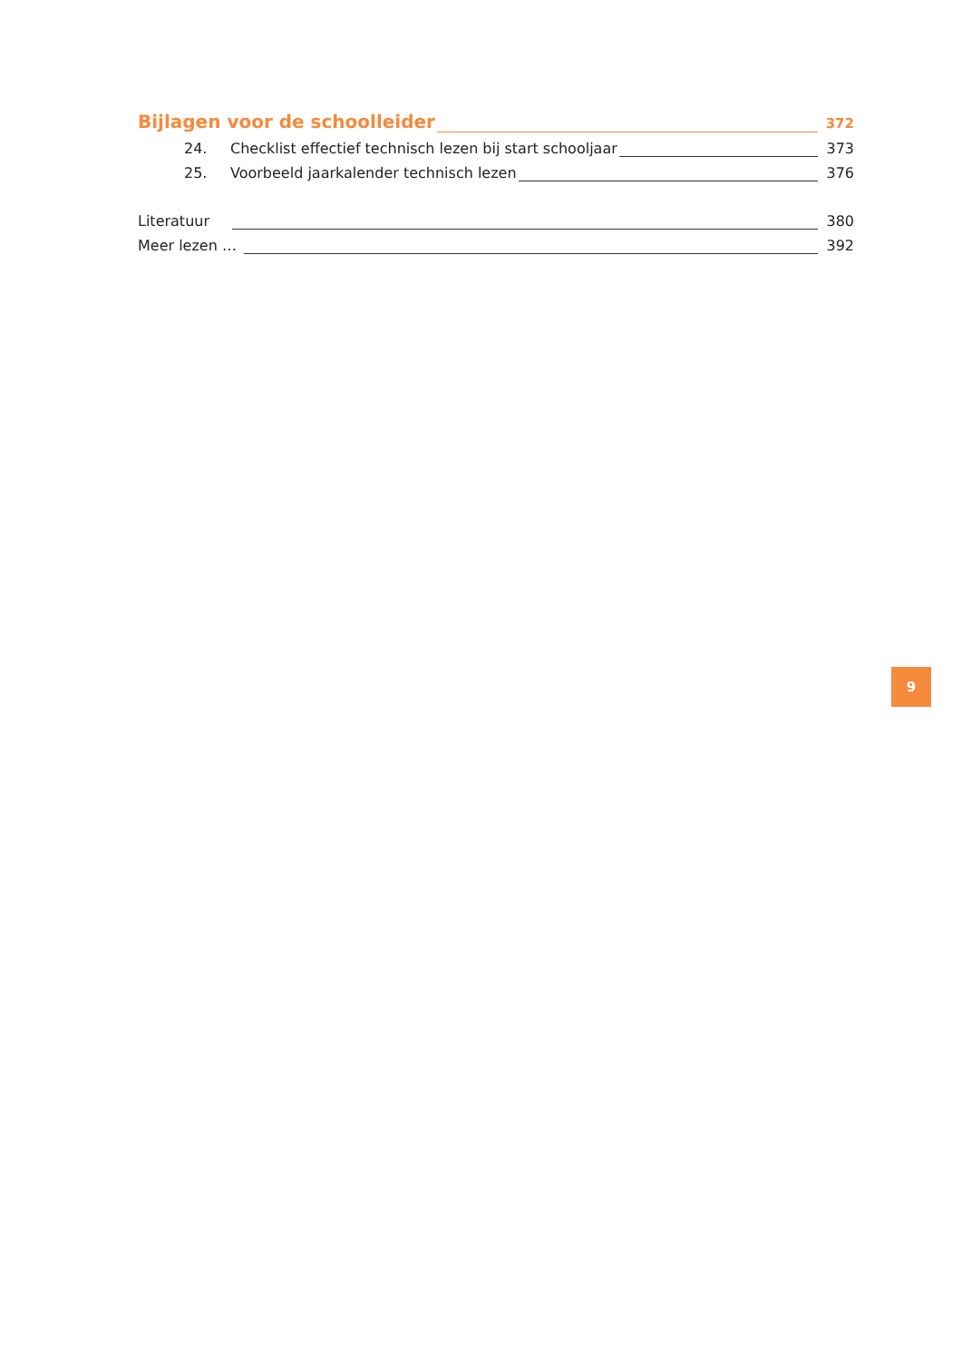Bijlagen voor de schoolleider 372
24. Checklist effectief technisch lezen bij start schooljaar 373
25. Voorbeeld jaarkalender technisch lezen 376
Literatuur 380
Meer lezen … 392
9